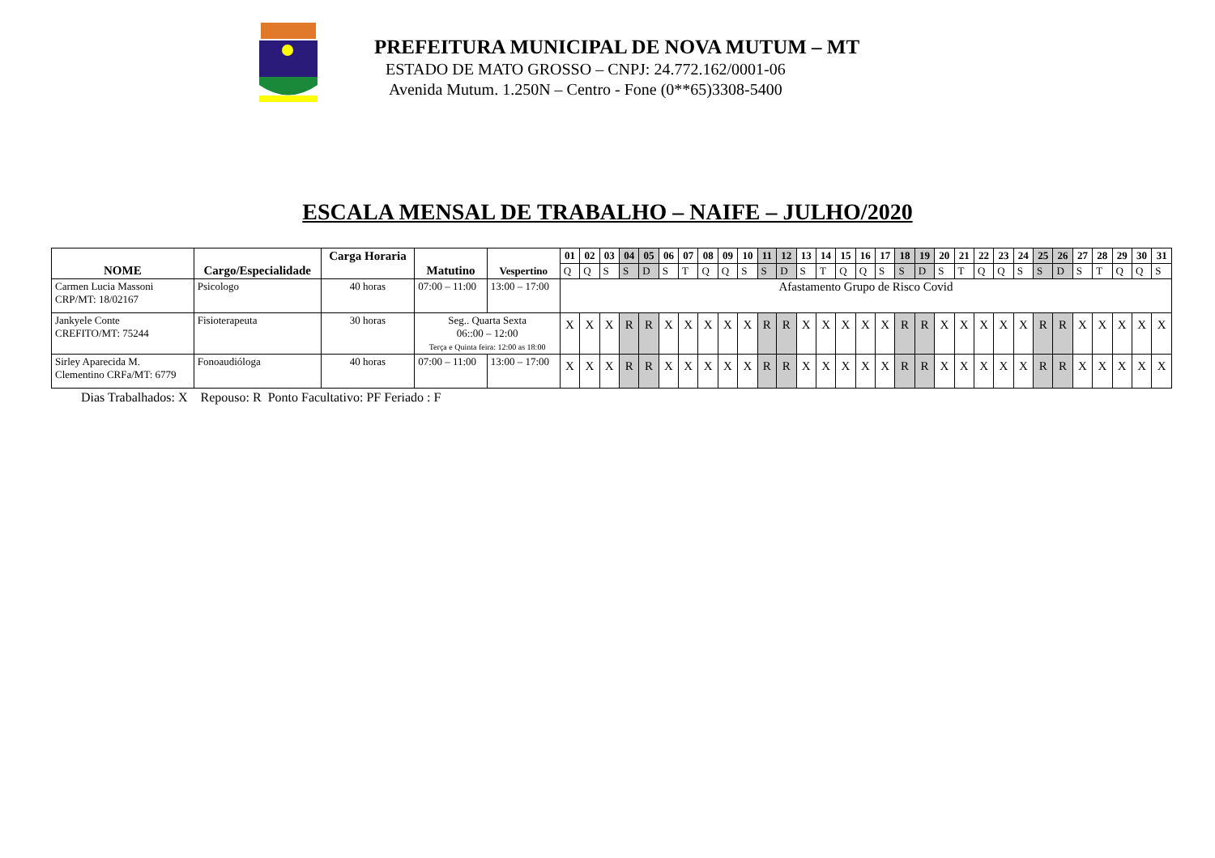PREFEITURA MUNICIPAL DE NOVA MUTUM – MT
ESTADO DE MATO GROSSO – CNPJ: 24.772.162/0001-06
Avenida Mutum. 1.250N – Centro - Fone (0**65)3308-5400
ESCALA MENSAL DE TRABALHO – NAIFE – JULHO/2020
| NOME | Cargo/Especialidade | Carga Horaria | Matutino | Vespertino | 01 | 02 | 03 | 04 | 05 | 06 | 07 | 08 | 09 | 10 | 11 | 12 | 13 | 14 | 15 | 16 | 17 | 18 | 19 | 20 | 21 | 22 | 23 | 24 | 25 | 26 | 27 | 28 | 29 | 30 | 31 |
| --- | --- | --- | --- | --- | --- | --- | --- | --- | --- | --- | --- | --- | --- | --- | --- | --- | --- | --- | --- | --- | --- | --- | --- | --- | --- | --- | --- | --- | --- | --- | --- | --- | --- | --- | --- |
| | | | | | Q | Q | S | S | D | S | T | Q | Q | S | S | D | S | T | Q | Q | S | S | D | S | T | Q | Q | S | S | D | S | T | Q | Q | S |
| Carmen Lucia Massoni CRP/MT: 18/02167 | Psicologo | 40 horas | 07:00 – 11:00 | 13:00 – 17:00 | Afastamento Grupo de Risco Covid | | | | | | | | | | | | | | | | | | | | | | | | | | | | | | |
| Jankyele Conte CREFITO/MT: 75244 | Fisioterapeuta | 30 horas | Seg.. Quarta Sexta 06::00 – 12:00 Terça e Quinta feira: 12:00 as 18:00 | | X | X | X | R | R | X | X | X | X | X | R | R | X | X | X | X | X | R | R | X | X | X | X | X | R | R | X | X | X | X | X |
| Sirley Aparecida M. Clementino CRFa/MT: 6779 | Fonoaudióloga | 40 horas | 07:00 – 11:00 | 13:00 – 17:00 | X | X | X | R | R | X | X | X | X | X | R | R | X | X | X | X | X | R | R | X | X | X | X | X | R | R | X | X | X | X | X |
Dias Trabalhados: X Repouso: R Ponto Facultativo: PF Feriado : F